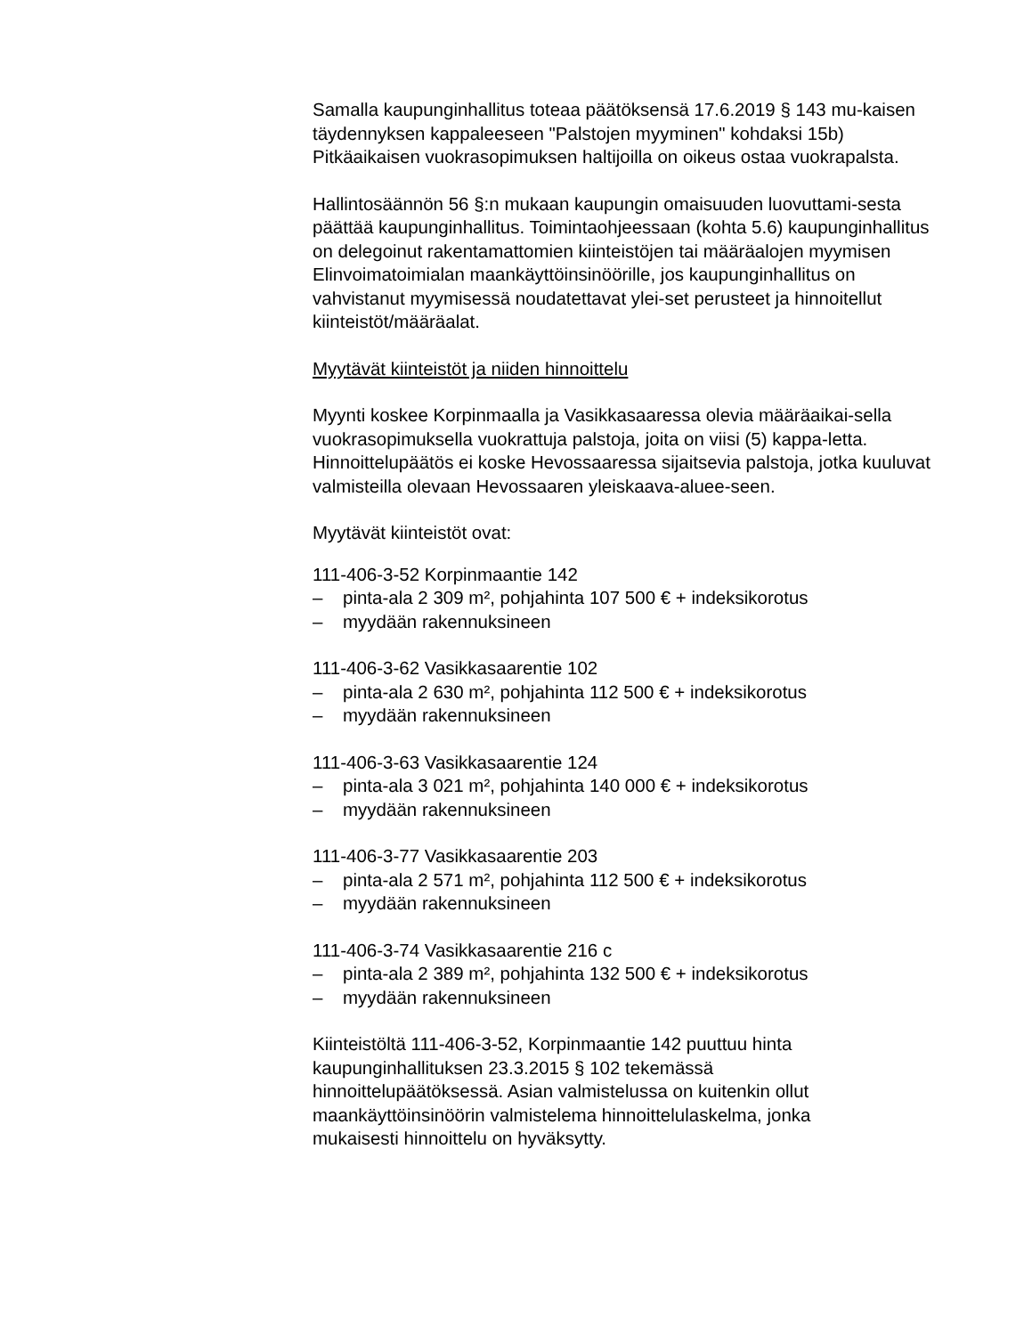Samalla kaupunginhallitus toteaa päätöksensä 17.6.2019 § 143 mu-kaisen täydennyksen kappaleeseen "Palstojen myyminen" kohdaksi 15b) Pitkäaikaisen vuokrasopimuksen haltijoilla on oikeus ostaa vuokrapalsta.
Hallintosäännön 56 §:n mukaan kaupungin omaisuuden luovuttami-sesta päättää kaupunginhallitus. Toimintaohjeessaan (kohta 5.6) kaupunginhallitus on delegoinut rakentamattomien kiinteistöjen tai määräalojen myymisen Elinvoimatoimialan maankäyttöinsinöörille, jos kaupunginhallitus on vahvistanut myymisessä noudatettavat ylei-set perusteet ja hinnoitellut kiinteistöt/määräalat.
Myytävät kiinteistöt ja niiden hinnoittelu
Myynti koskee Korpinmaalla ja Vasikkasaaressa olevia määräaikai-sella vuokrasopimuksella vuokrattuja palstoja, joita on viisi (5) kappa-letta. Hinnoittelupäätös ei koske Hevossaaressa sijaitsevia palstoja, jotka kuuluvat valmisteilla olevaan Hevossaaren yleiskaava-aluee-seen.
Myytävät kiinteistöt ovat:
111-406-3-52 Korpinmaantie 142
– pinta-ala 2 309 m², pohjahinta 107 500 € + indeksikorotus
– myydään rakennuksineen
111-406-3-62 Vasikkasaarentie 102
– pinta-ala 2 630 m², pohjahinta 112 500 € + indeksikorotus
– myydään rakennuksineen
111-406-3-63 Vasikkasaarentie 124
– pinta-ala 3 021 m², pohjahinta 140 000 € + indeksikorotus
– myydään rakennuksineen
111-406-3-77 Vasikkasaarentie 203
– pinta-ala 2 571 m², pohjahinta 112 500 € + indeksikorotus
– myydään rakennuksineen
111-406-3-74 Vasikkasaarentie 216 c
– pinta-ala 2 389 m², pohjahinta 132 500 € + indeksikorotus
– myydään rakennuksineen
Kiinteistöltä 111-406-3-52, Korpinmaantie 142 puuttuu hinta
kaupunginhallituksen 23.3.2015 § 102 tekemässä
hinnoittelupäätöksessä. Asian valmistelussa on kuitenkin ollut
maankäyttöinsinöörin valmistelema hinnoittelulaskelma, jonka
mukaisesti hinnoittelu on hyväksytty.